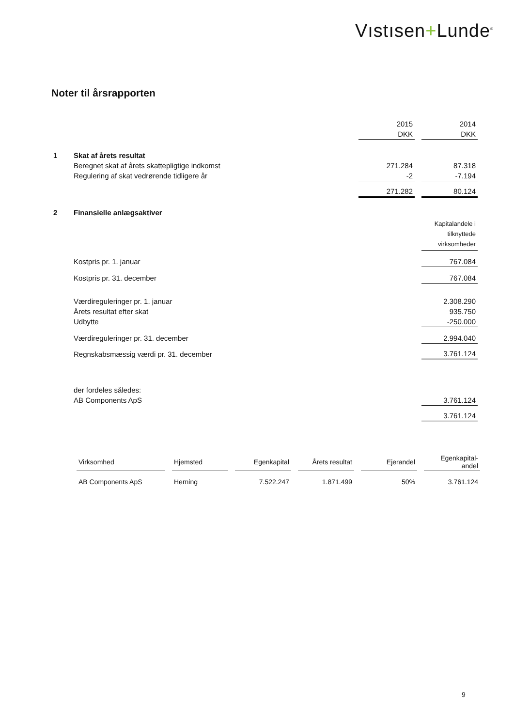Vıstısen+Lunde<sup>®</sup>
Noter til årsrapporten
| | | 2015 | | 2014 |
| | | DKK | | DKK |
| 1 | Skat af årets resultat | | | |
| | Beregnet skat af årets skattepligtige indkomst | 271.284 | | 87.318 |
| | Regulering af skat vedrørende tidligere år | -2 | | -7.194 |
| | | 271.282 | | 80.124 |
| 2 | Finansielle anlægsaktiver | | | |
| | | | | Kapitalandele i tilknyttede virksomheder |
| | Kostpris pr. 1. januar | | | 767.084 |
| | Kostpris pr. 31. december | | | 767.084 |
| | Værdireguleringer pr. 1. januar | | | 2.308.290 |
| | Årets resultat efter skat | | | 935.750 |
| | Udbytte | | | -250.000 |
| | Værdireguleringer pr. 31. december | | | 2.994.040 |
| | Regnskabsmæssig værdi pr. 31. december | | | 3.761.124 |
| | der fordeles således: | | | |
| | AB Components ApS | | | 3.761.124 |
| | | | | 3.761.124 |
| Virksomhed | Hjemsted | Egenkapital | Årets resultat | Ejerandel | Egenkapital- andel |
| --- | --- | --- | --- | --- | --- |
| AB Components ApS | Herning | 7.522.247 | 1.871.499 | 50% | 3.761.124 |
9